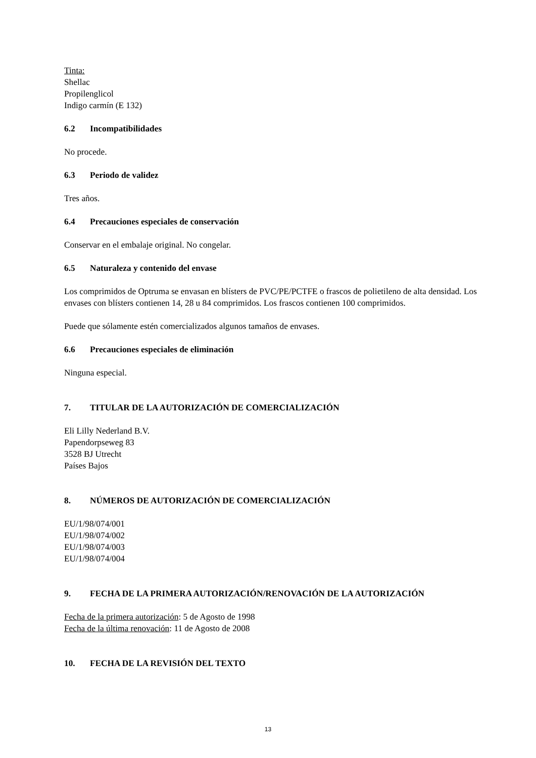Tinta:
Shellac
Propilenglicol
Indigo carmín (E 132)
6.2 Incompatibilidades
No procede.
6.3 Periodo de validez
Tres años.
6.4 Precauciones especiales de conservación
Conservar en el embalaje original. No congelar.
6.5 Naturaleza y contenido del envase
Los comprimidos de Optruma se envasan en blísters de PVC/PE/PCTFE o frascos de polietileno de alta densidad. Los envases con blísters contienen 14, 28 u 84 comprimidos. Los frascos contienen 100 comprimidos.
Puede que sólamente estén comercializados algunos tamaños de envases.
6.6 Precauciones especiales de eliminación
Ninguna especial.
7. TITULAR DE LA AUTORIZACIÓN DE COMERCIALIZACIÓN
Eli Lilly Nederland B.V.
Papendorpseweg 83
3528 BJ Utrecht
Países Bajos
8. NÚMEROS DE AUTORIZACIÓN DE COMERCIALIZACIÓN
EU/1/98/074/001
EU/1/98/074/002
EU/1/98/074/003
EU/1/98/074/004
9. FECHA DE LA PRIMERA AUTORIZACIÓN/RENOVACIÓN DE LA AUTORIZACIÓN
Fecha de la primera autorización: 5 de Agosto de 1998
Fecha de la última renovación: 11 de Agosto de 2008
10. FECHA DE LA REVISIÓN DEL TEXTO
13